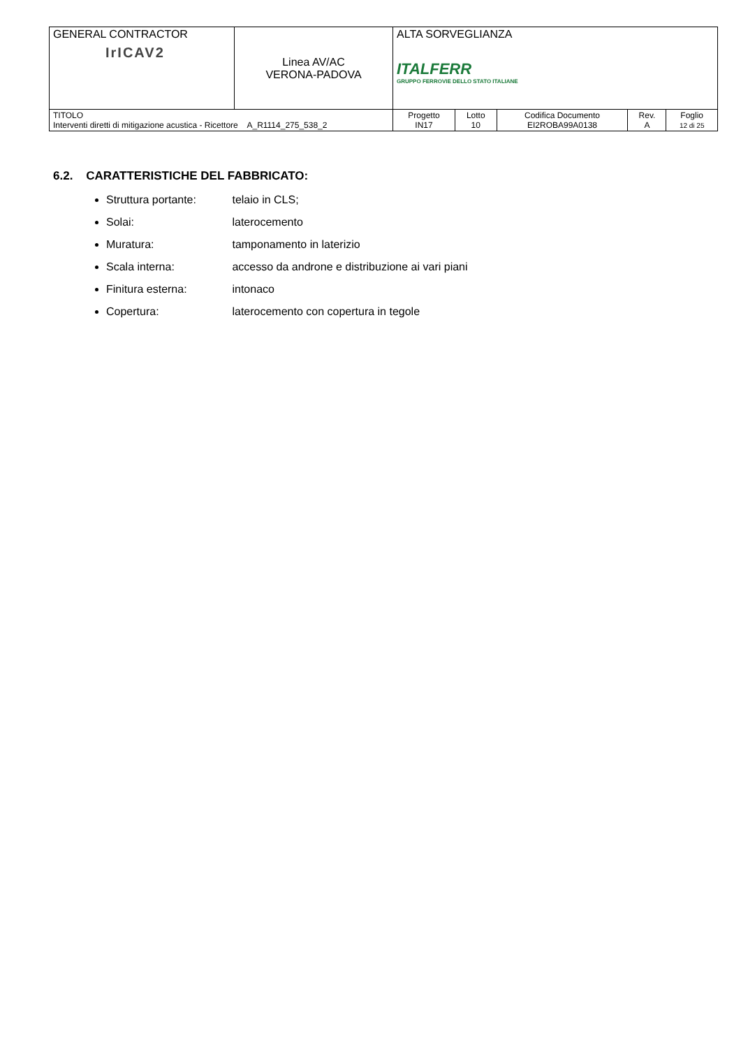| GENERAL CONTRACTOR IrICAV2 | Linea AV/AC VERONA-PADOVA | ALTA SORVEGLIANZA ITALFERR GRUPPO FERROVIE DELLO STATO ITALIANE | | | | |
| TITOLO Interventi diretti di mitigazione acustica - Ricettore A_R1114_275_538_2 | | Progetto IN17 | Lotto 10 | Codifica Documento EI2ROBA99A0138 | Rev. A | Foglio 12 di 25 |
6.2. CARATTERISTICHE DEL FABBRICATO:
Struttura portante: telaio in CLS;
Solai: laterocemento
Muratura: tamponamento in laterizio
Scala interna: accesso da androne e distribuzione ai vari piani
Finitura esterna: intonaco
Copertura: laterocemento con copertura in tegole